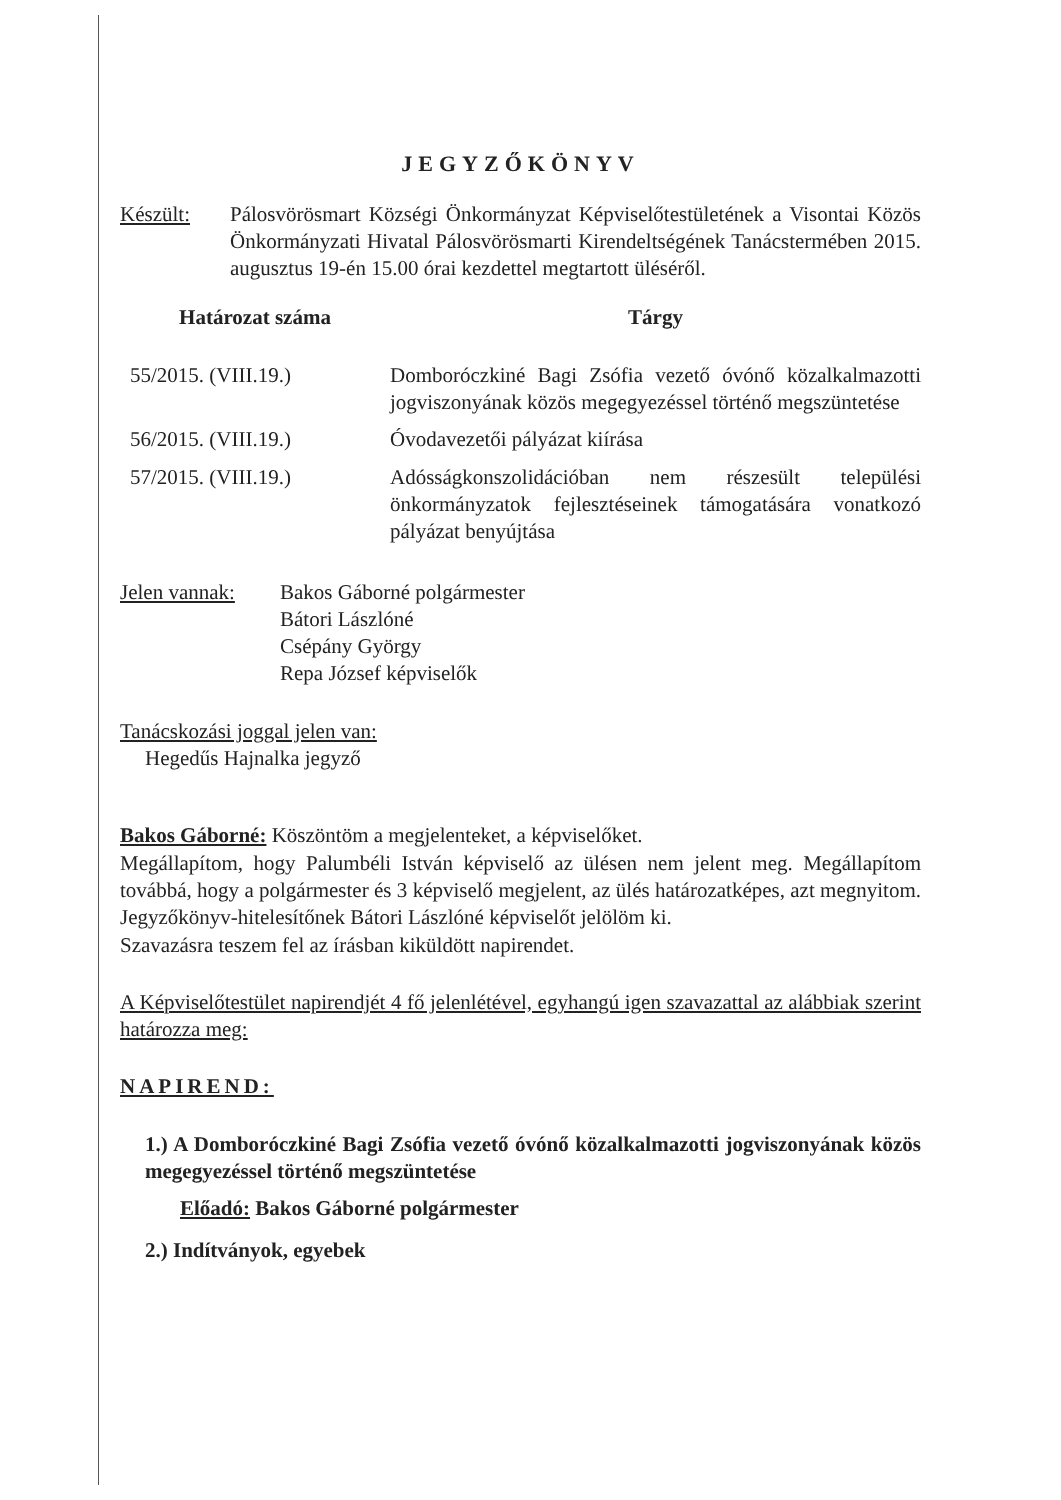JEGYZŐKÖNYV
Készült: Pálosvörösmart Községi Önkormányzat Képviselőtestületének a Visontai Közös Önkormányzati Hivatal Pálosvörösmarti Kirendeltségének Tanácstermében 2015. augusztus 19-én 15.00 órai kezdettel megtartott üléséről.
| Határozat száma | Tárgy |
| --- | --- |
| 55/2015. (VIII.19.) | Domboróczkiné Bagi Zsófia vezető óvónő közalkalmazotti jogviszonyának közös megegyezéssel történő megszüntetése |
| 56/2015. (VIII.19.) | Óvodavezetői pályázat kiírása |
| 57/2015. (VIII.19.) | Adósságkonszolidációban nem részesült települési önkormányzatok fejlesztéseinek támogatására vonatkozó pályázat benyújtása |
Jelen vannak:
Bakos Gáborné polgármester
Bátori Lászlóné
Csépány György
Repa József képviselők
Tanácskozási joggal jelen van:
Hegedűs Hajnalka jegyző
Bakos Gáborné: Köszöntöm a megjelenteket, a képviselőket.
Megállapítom, hogy Palumbéli István képviselő az ülésen nem jelent meg. Megállapítom továbbá, hogy a polgármester és 3 képviselő megjelent, az ülés határozatképes, azt megnyitom. Jegyzőkönyv-hitelesítőnek Bátori Lászlóné képviselőt jelölöm ki.
Szavazásra teszem fel az írásban kiküldött napirendet.
A Képviselőtestület napirendjét 4 fő jelenlétével, egyhangú igen szavazattal az alábbiak szerint határozza meg:
NAPIREND:
1.) A Domboróczkiné Bagi Zsófia vezető óvónő közalkalmazotti jogviszonyának közös megegyezéssel történő megszüntetése
Előadó: Bakos Gáborné polgármester
2.) Indítványok, egyebek